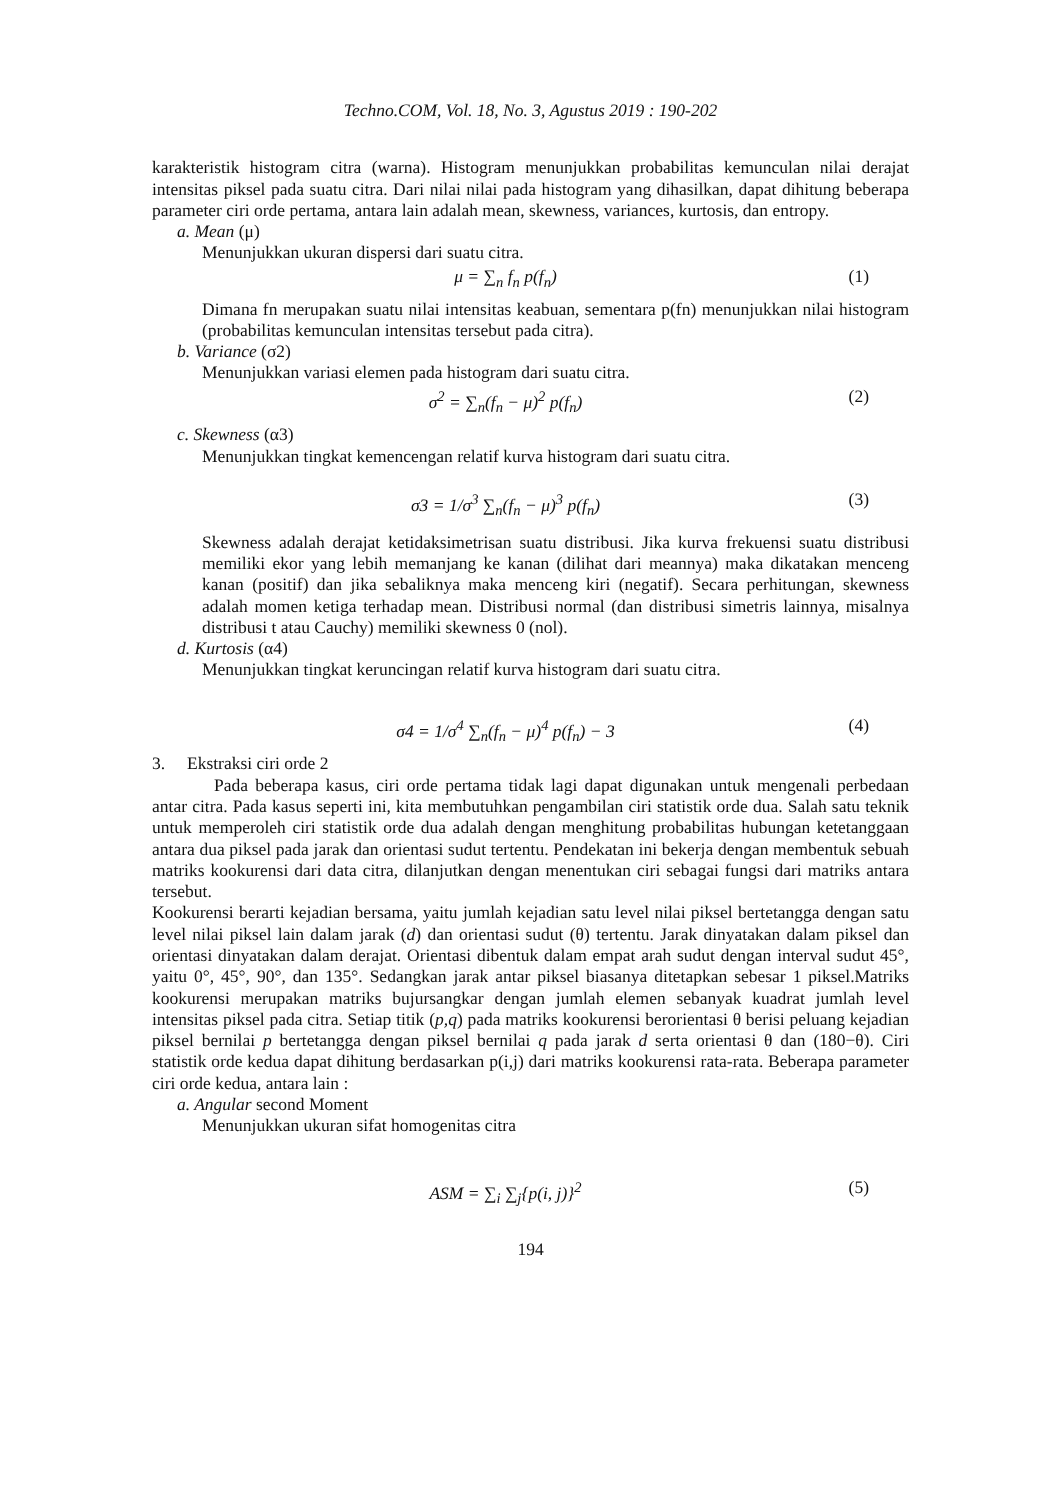Techno.COM, Vol. 18, No. 3, Agustus 2019 : 190-202
karakteristik histogram citra (warna). Histogram menunjukkan probabilitas kemunculan nilai derajat intensitas piksel pada suatu citra. Dari nilai nilai pada histogram yang dihasilkan, dapat dihitung beberapa parameter ciri orde pertama, antara lain adalah mean, skewness, variances, kurtosis, dan entropy.
a. Mean (μ)
Menunjukkan ukuran dispersi dari suatu citra.
μ = ∑<sub>n</sub> f<sub>n</sub> p(f<sub>n</sub>) (1)
Dimana fn merupakan suatu nilai intensitas keabuan, sementara p(fn) menunjukkan nilai histogram (probabilitas kemunculan intensitas tersebut pada citra).
b. Variance (σ2)
Menunjukkan variasi elemen pada histogram dari suatu citra.
σ<sup>2</sup> = ∑<sub>n</sub>(f<sub>n</sub> − μ)<sup>2</sup> p(f<sub>n</sub>) (2)
c. Skewness (α3)
Menunjukkan tingkat kemencengan relatif kurva histogram dari suatu citra.
σ3 = 1/σ<sup>3</sup> ∑<sub>n</sub>(f<sub>n</sub> − μ)<sup>3</sup> p(f<sub>n</sub>) (3)
Skewness adalah derajat ketidaksimetrisan suatu distribusi. Jika kurva frekuensi suatu distribusi memiliki ekor yang lebih memanjang ke kanan (dilihat dari meannya) maka dikatakan menceng kanan (positif) dan jika sebaliknya maka menceng kiri (negatif). Secara perhitungan, skewness adalah momen ketiga terhadap mean. Distribusi normal (dan distribusi simetris lainnya, misalnya distribusi t atau Cauchy) memiliki skewness 0 (nol).
d. Kurtosis (α4)
Menunjukkan tingkat keruncingan relatif kurva histogram dari suatu citra.
σ4 = 1/σ<sup>4</sup> ∑<sub>n</sub>(f<sub>n</sub> − μ)<sup>4</sup> p(f<sub>n</sub>) − 3 (4)
3. Ekstraksi ciri orde 2
Pada beberapa kasus, ciri orde pertama tidak lagi dapat digunakan untuk mengenali perbedaan antar citra. Pada kasus seperti ini, kita membutuhkan pengambilan ciri statistik orde dua. Salah satu teknik untuk memperoleh ciri statistik orde dua adalah dengan menghitung probabilitas hubungan ketetanggaan antara dua piksel pada jarak dan orientasi sudut tertentu. Pendekatan ini bekerja dengan membentuk sebuah matriks kookurensi dari data citra, dilanjutkan dengan menentukan ciri sebagai fungsi dari matriks antara tersebut.
Kookurensi berarti kejadian bersama, yaitu jumlah kejadian satu level nilai piksel bertetangga dengan satu level nilai piksel lain dalam jarak (d) dan orientasi sudut (θ) tertentu. Jarak dinyatakan dalam piksel dan orientasi dinyatakan dalam derajat. Orientasi dibentuk dalam empat arah sudut dengan interval sudut 45°, yaitu 0°, 45°, 90°, dan 135°. Sedangkan jarak antar piksel biasanya ditetapkan sebesar 1 piksel.Matriks kookurensi merupakan matriks bujursangkar dengan jumlah elemen sebanyak kuadrat jumlah level intensitas piksel pada citra. Setiap titik (p,q) pada matriks kookurensi berorientasi θ berisi peluang kejadian piksel bernilai p bertetangga dengan piksel bernilai q pada jarak d serta orientasi θ dan (180−θ). Ciri statistik orde kedua dapat dihitung berdasarkan p(i,j) dari matriks kookurensi rata-rata. Beberapa parameter ciri orde kedua, antara lain :
a. Angular second Moment
Menunjukkan ukuran sifat homogenitas citra
ASM = ∑<sub>i</sub> ∑<sub>j</sub>{p(i, j)}<sup>2</sup> (5)
194